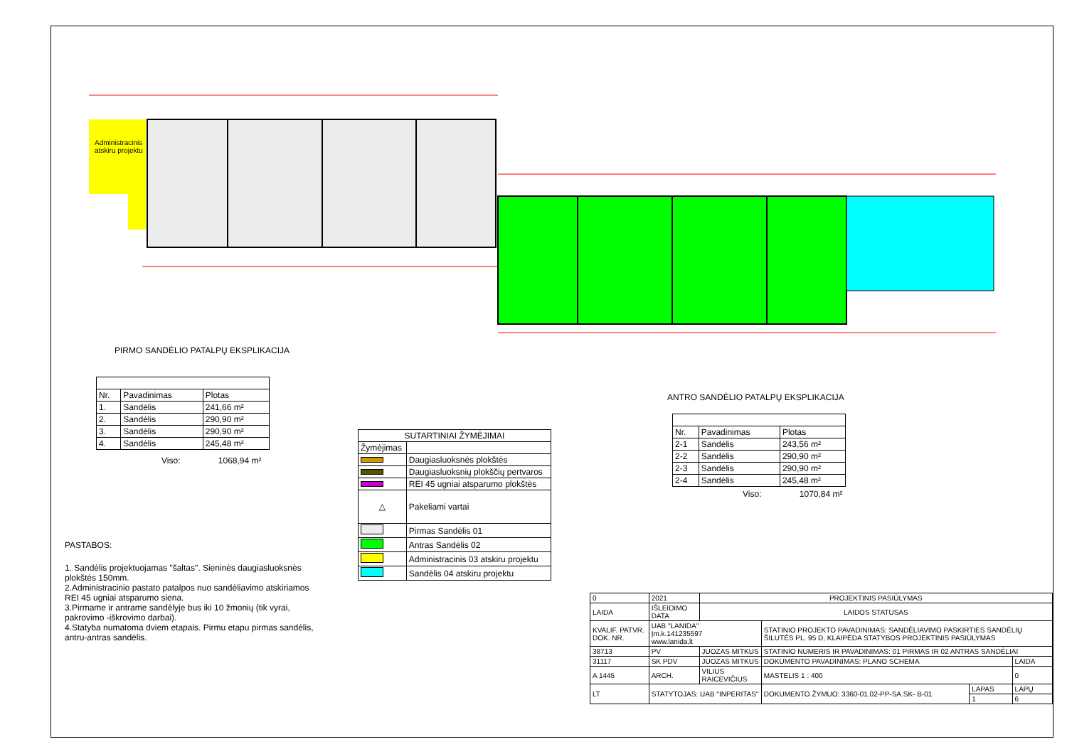Administracinis
atskiru projektu
PIRMO SANDĖLIO PATALPŲ EKSPLIKACIJA
ANTRO SANDĖLIO PATALPŲ EKSPLIKACIJA
| Nr. | Pavadinimas | Plotas |
| --- | --- | --- |
| 1. | Sandėlis | 241,66 m² |
| 2. | Sandėlis | 290,90 m² |
| 3. | Sandėlis | 290,90 m² |
| 4. | Sandėlis | 245,48 m² |
Viso: 1068,94 m²
| Nr. | Pavadinimas | Plotas |
| --- | --- | --- |
| 2-1 | Sandėlis | 243,56 m² |
| 2-2 | Sandėlis | 290,90 m² |
| 2-3 | Sandėlis | 290,90 m² |
| 2-4 | Sandėlis | 245,48 m² |
Viso: 1070,84 m²
| SUTARTINIAI ŽYMĖJIMAI | |
| --- | --- |
| Žymėjimas | |
| | Daugiasluoksnės plokštės |
| | Daugiasluoksnių plokščių pertvaros |
| | REI 45 ugniai atsparumo plokštės |
| △ | Pakeliami vartai |
| | Pirmas Sandėlis 01 |
| | Antras Sandėlis 02 |
| | Administracinis 03 atskiru projektu |
| | Sandėlis 04 atskiru projektu |
PASTABOS:
1. Sandėlis projektuojamas "šaltas". Sieninės daugiasluoksnės plokštės 150mm.
2.Administracinio pastato patalpos nuo sandėliavimo atskiriamos REI 45 ugniai atsparumo siena.
3.Pirmame ir antrame sandėlyje bus iki 10 žmonių (tik vyrai, pakrovimo -iškrovimo darbai).
4.Statyba numatoma dviem etapais. Pirmu etapu pirmas sandėlis, antru-antras sandėlis.
| 0 | 2021 | PROJEKTINIS PASIŪLYMAS | | | |
| LAIDA | IŠLEIDIMO DATA | LAIDOS STATUSAS | | | |
| KVALIF. PATVR. DOK. NR. | UAB "LANIDA" Įm.k.141235597 www.lanida.lt | | STATINIO PROJEKTO PAVADINIMAS: SANDĖLIAVIMO PASKIRTIES SANDĖLIŲ ŠILUTĖS PL. 95 D, KLAIPĖDA STATYBOS PROJEKTINIS PASIŪLYMAS | | |
| 38713 | PV | JUOZAS MITKUS | STATINIO NUMERIS IR PAVADINIMAS: 01 PIRMAS IR 02 ANTRAS SANDĖLIAI | | |
| 31117 | SK PDV | JUOZAS MITKUS | DOKUMENTO PAVADINIMAS: PLANO SCHEMA | | LAIDA |
| A 1445 | ARCH. | VILIUS RAICEVIČIUS | MASTELIS 1 : 400 | | 0 |
| LT | STATYTOJAS: UAB "INPERITAS" | | DOKUMENTO ŽYMUO: 3360-01.02-PP-SA.SK- B-01 | LAPAS | LAPŲ |
| | | | | 1 | 6 |